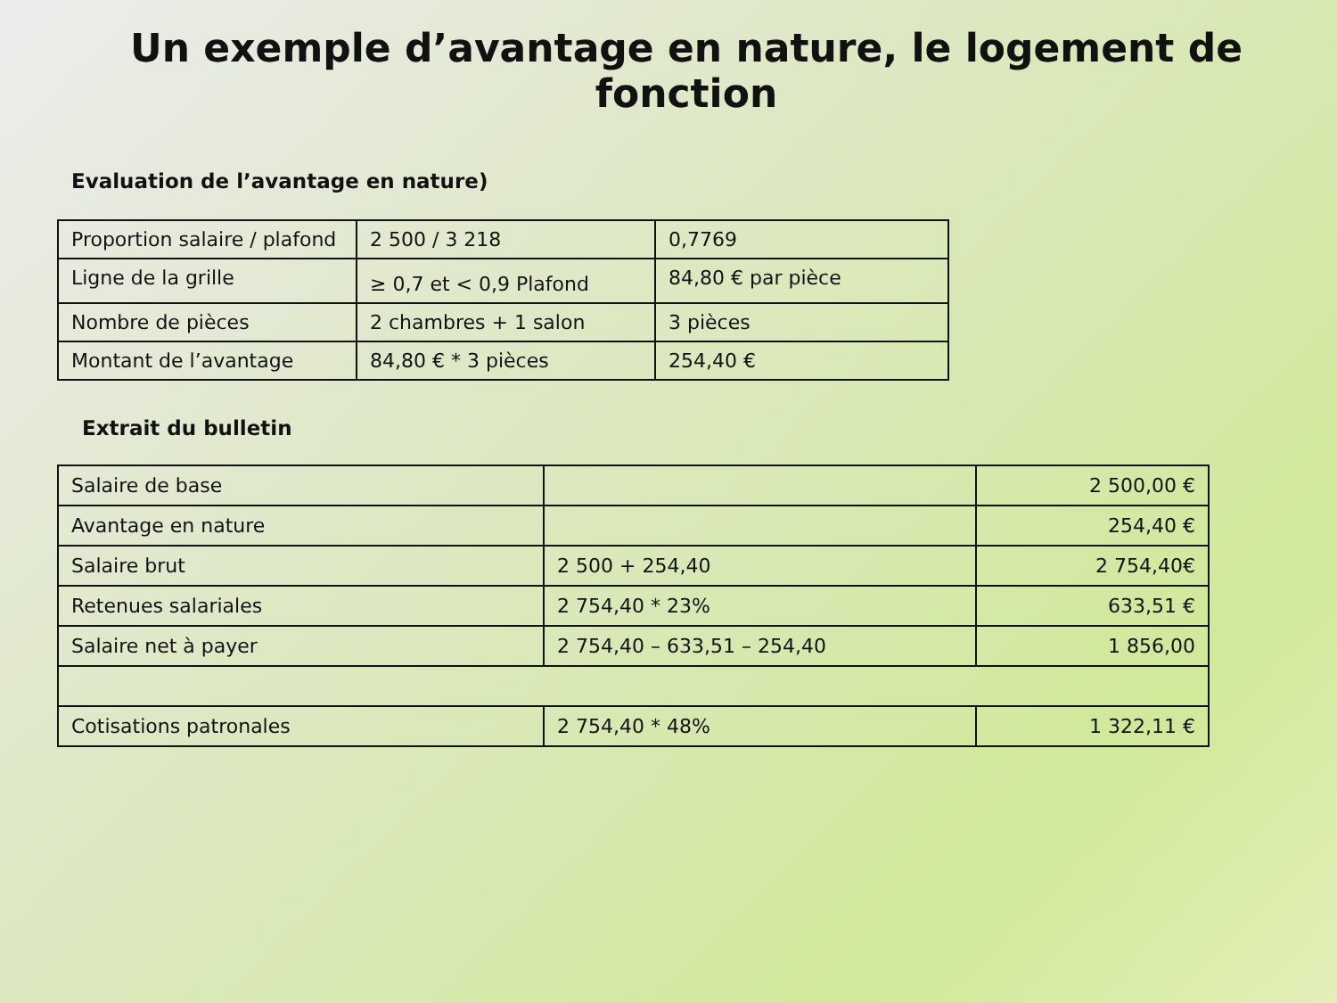Un exemple d’avantage en nature, le logement de fonction
Evaluation de l’avantage en nature)
| Proportion salaire / plafond | 2 500 / 3 218 | 0,7769 |
| Ligne de la grille | ≥ 0,7 et < 0,9 Plafond | 84,80 € par pièce |
| Nombre de pièces | 2 chambres + 1 salon | 3 pièces |
| Montant de l’avantage | 84,80 € * 3 pièces | 254,40 € |
Extrait du bulletin
| Salaire de base | | 2 500,00 € |
| Avantage en nature | | 254,40 € |
| Salaire brut | 2 500 + 254,40 | 2 754,40€ |
| Retenues salariales | 2 754,40 * 23% | 633,51 € |
| Salaire net à payer | 2 754,40 – 633,51 – 254,40 | 1 856,00 |
| Cotisations patronales | 2 754,40 * 48% | 1 322,11 € |